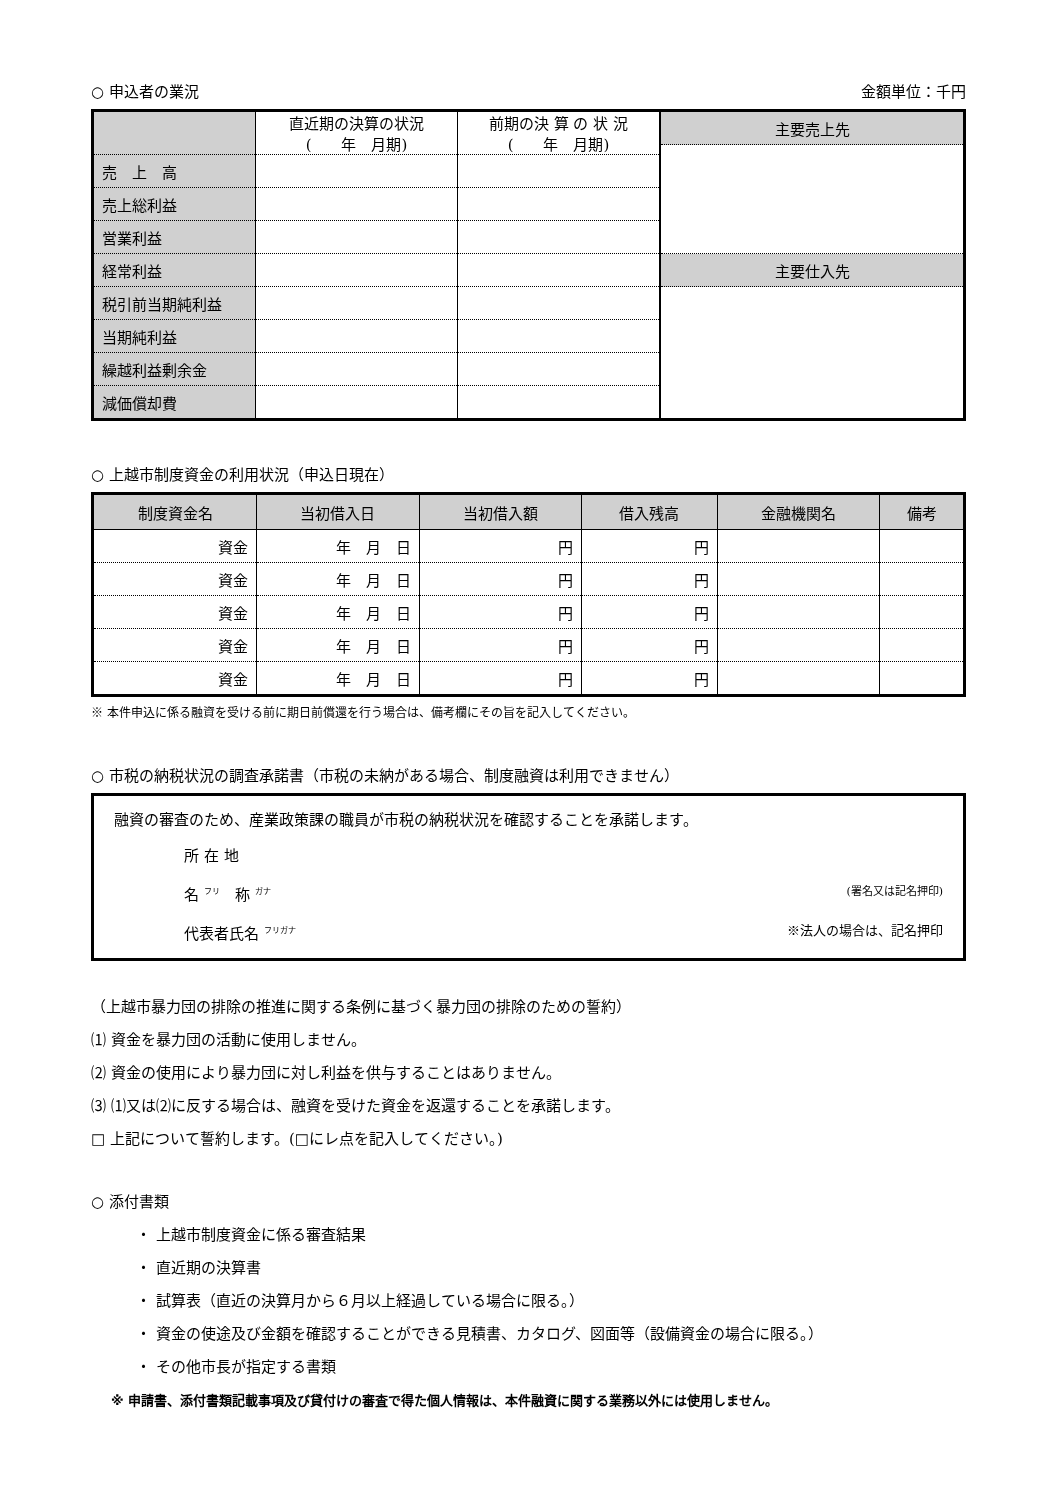○ 申込者の業況 金額単位：千円
| | 直近期の決算の状況 ( 年 月期) | 前期の決 算 の 状 況 ( 年 月期) | 主要売上先 |
| 売 上 高 | | | |
| 売上総利益 | | | |
| 営業利益 | | | |
| 経常利益 | | | 主要仕入先 |
| 税引前当期純利益 | | | |
| 当期純利益 | | | |
| 繰越利益剰余金 | | | |
| 減価償却費 | | | |
○ 上越市制度資金の利用状況（申込日現在）
| 制度資金名 | 当初借入日 | 当初借入額 | 借入残高 | 金融機関名 | 備考 |
| --- | --- | --- | --- | --- | --- |
| 資金 | 年 月 日 | 円 | 円 | | |
| 資金 | 年 月 日 | 円 | 円 | | |
| 資金 | 年 月 日 | 円 | 円 | | |
| 資金 | 年 月 日 | 円 | 円 | | |
| 資金 | 年 月 日 | 円 | 円 | | |
※ 本件申込に係る融資を受ける前に期日前償還を行う場合は、備考欄にその旨を記入してください。
○ 市税の納税状況の調査承諾書（市税の未納がある場合、制度融資は利用できません）
融資の審査のため、産業政策課の職員が市税の納税状況を確認することを承諾します。
所 在 地
名 <sup>フリ</sup>　称 <sup>ガナ</sup> (署名又は記名押印)
代表者氏名 <sup>フリガナ</sup> ※法人の場合は、記名押印
（上越市暴力団の排除の推進に関する条例に基づく暴力団の排除のための誓約）
⑴ 資金を暴力団の活動に使用しません。
⑵ 資金の使用により暴力団に対し利益を供与することはありません。
⑶ ⑴又は⑵に反する場合は、融資を受けた資金を返還することを承諾します。
□ 上記について誓約します。(□にレ点を記入してください。)
○ 添付書類
・ 上越市制度資金に係る審査結果
・ 直近期の決算書
・ 試算表（直近の決算月から６月以上経過している場合に限る。）
・ 資金の使途及び金額を確認することができる見積書、カタログ、図面等（設備資金の場合に限る。）
・ その他市長が指定する書類
※ 申請書、添付書類記載事項及び貸付けの審査で得た個人情報は、本件融資に関する業務以外には使用しません。